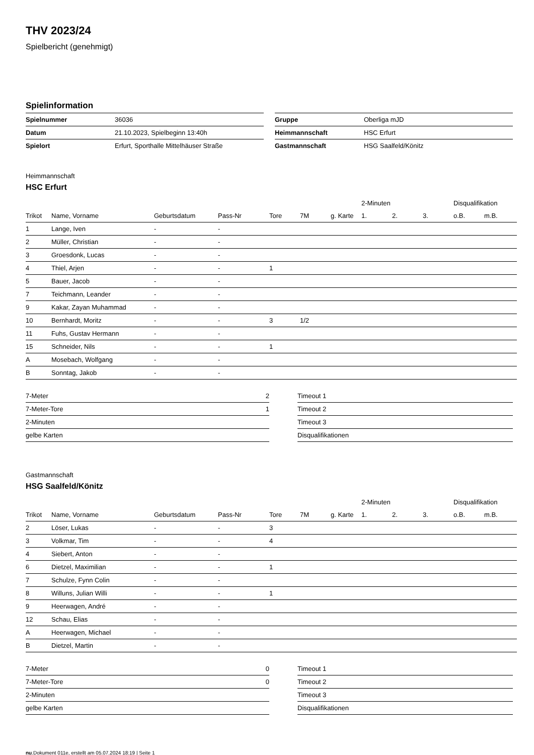THV 2023/24
Spielbericht (genehmigt)
Spielinformation
| Spielnummer | 36036 |
| Datum | 21.10.2023, Spielbeginn 13:40h |
| Spielort | Erfurt, Sporthalle Mittelhäuser Straße |
| Gruppe | Oberliga mJD |
| Heimmannschaft | HSC Erfurt |
| Gastmannschaft | HSG Saalfeld/Könitz |
Heimmannschaft
HSC Erfurt
| | | | | | | | 2-Minuten | | | Disqualifikation | |
| --- | --- | --- | --- | --- | --- | --- | --- | --- | --- | --- | --- |
| Trikot | Name, Vorname | Geburtsdatum | Pass-Nr | Tore | 7M | g. Karte | 1. | 2. | 3. | o.B. | m.B. |
| 1 | Lange, Iven | - | - | | | | | | | | |
| 2 | Müller, Christian | - | - | | | | | | | | |
| 3 | Groesdonk, Lucas | - | - | | | | | | | | |
| 4 | Thiel, Arjen | - | - | 1 | | | | | | | |
| 5 | Bauer, Jacob | - | - | | | | | | | | |
| 7 | Teichmann, Leander | - | - | | | | | | | | |
| 9 | Kakar, Zayan Muhammad | - | - | | | | | | | | |
| 10 | Bernhardt, Moritz | - | - | 3 | 1/2 | | | | | | |
| 11 | Fuhs, Gustav Hermann | - | - | | | | | | | | |
| 15 | Schneider, Nils | - | - | 1 | | | | | | | |
| A | Mosebach, Wolfgang | - | - | | | | | | | | |
| B | Sonntag, Jakob | - | - | | | | | | | | |
| 7-Meter | 2 |
| 7-Meter-Tore | 1 |
| 2-Minuten | |
| gelbe Karten | |
| Timeout 1 |
| Timeout 2 |
| Timeout 3 |
| Disqualifikationen |
Gastmannschaft
HSG Saalfeld/Könitz
| | | | | | | | 2-Minuten | | | Disqualifikation | |
| --- | --- | --- | --- | --- | --- | --- | --- | --- | --- | --- | --- |
| Trikot | Name, Vorname | Geburtsdatum | Pass-Nr | Tore | 7M | g. Karte | 1. | 2. | 3. | o.B. | m.B. |
| 2 | Löser, Lukas | - | - | 3 | | | | | | | |
| 3 | Volkmar, Tim | - | - | 4 | | | | | | | |
| 4 | Siebert, Anton | - | - | | | | | | | | |
| 6 | Dietzel, Maximilian | - | - | 1 | | | | | | | |
| 7 | Schulze, Fynn Colin | - | - | | | | | | | | |
| 8 | Willuns, Julian Willi | - | - | 1 | | | | | | | |
| 9 | Heerwagen, André | - | - | | | | | | | | |
| 12 | Schau, Elias | - | - | | | | | | | | |
| A | Heerwagen, Michael | - | - | | | | | | | | |
| B | Dietzel, Martin | - | - | | | | | | | | |
| 7-Meter | 0 |
| 7-Meter-Tore | 0 |
| 2-Minuten | |
| gelbe Karten | |
| Timeout 1 |
| Timeout 2 |
| Timeout 3 |
| Disqualifikationen |
nu.Dokument 011e, erstellt am 05.07.2024 18:19 | Seite 1